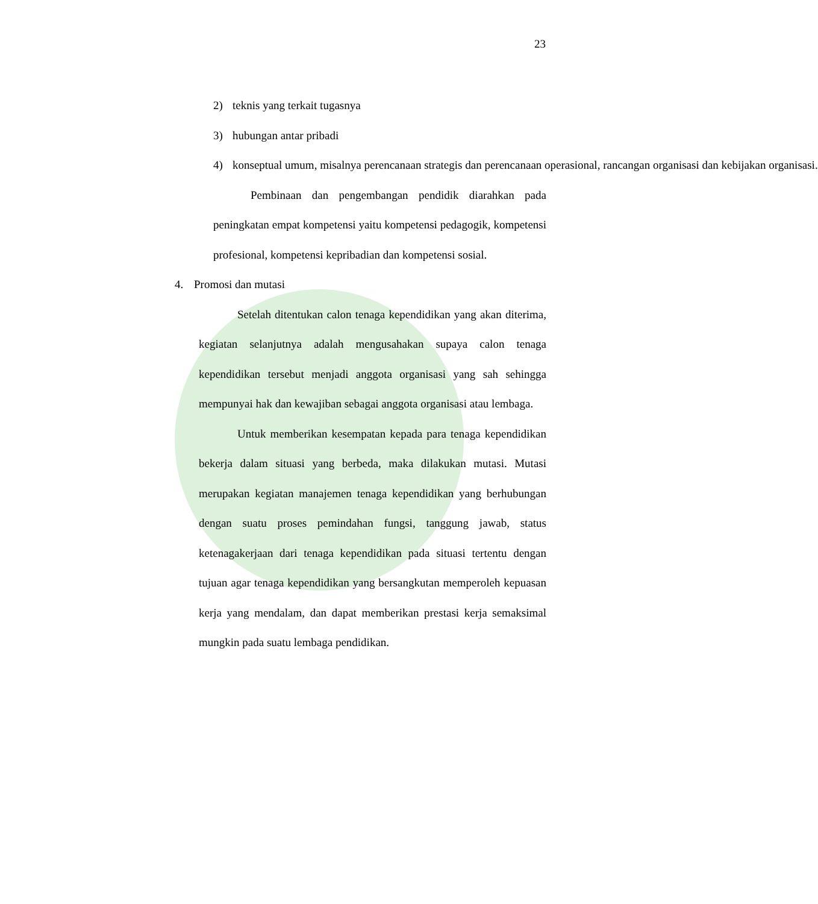23
2) teknis yang terkait tugasnya
3) hubungan antar pribadi
4) konseptual umum, misalnya perencanaan strategis dan perencanaan operasional, rancangan organisasi dan kebijakan organisasi.
Pembinaan dan pengembangan pendidik diarahkan pada peningkatan empat kompetensi yaitu kompetensi pedagogik, kompetensi profesional, kompetensi kepribadian dan kompetensi sosial.
4. Promosi dan mutasi
Setelah ditentukan calon tenaga kependidikan yang akan diterima, kegiatan selanjutnya adalah mengusahakan supaya calon tenaga kependidikan tersebut menjadi anggota organisasi yang sah sehingga mempunyai hak dan kewajiban sebagai anggota organisasi atau lembaga.
Untuk memberikan kesempatan kepada para tenaga kependidikan bekerja dalam situasi yang berbeda, maka dilakukan mutasi. Mutasi merupakan kegiatan manajemen tenaga kependidikan yang berhubungan dengan suatu proses pemindahan fungsi, tanggung jawab, status ketenagakerjaan dari tenaga kependidikan pada situasi tertentu dengan tujuan agar tenaga kependidikan yang bersangkutan memperoleh kepuasan kerja yang mendalam, dan dapat memberikan prestasi kerja semaksimal mungkin pada suatu lembaga pendidikan.